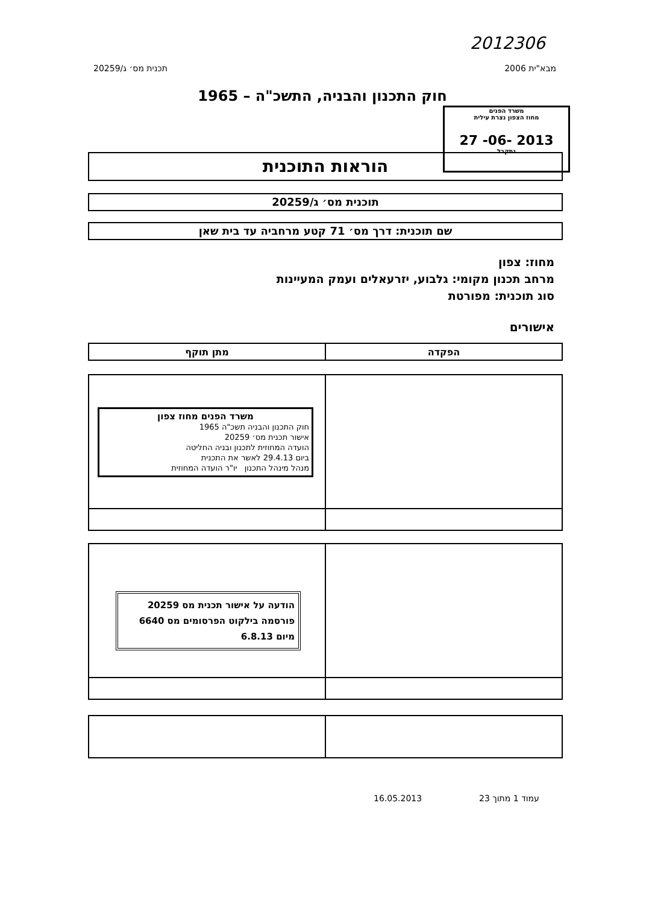2012306
מבא"ית 2006 תכנית מס׳ ג/20259
חוק התכנון והבניה, התשכ"ה – 1965
משרד הפנים
מחוז הצפון נצרת עילית
27 -06- 2013
נתקבל
הוראות התוכנית
תוכנית מס׳ ג/20259
שם תוכנית: דרך מס׳ 71 קטע מרחביה עד בית שאן
מחוז: צפון
מרחב תכנון מקומי: גלבוע, יזרעאלים ועמק המעיינות
סוג תוכנית: מפורטת
אישורים
| הפקדה | מתן תוקף |
| --- | --- |
משרד הפנים מחוז צפון
חוק התכנון והבניה תשכ"ה 1965
אישור תכנית מס׳ 20259
הועדה המחוזית לתכנון ובניה החליטה
ביום 29.4.13 לאשר את התכנית
מנהל מינהל התכנון יו"ר הועדה המחוזית
הודעה על אישור תכנית מס 20259
פורסמה בילקוט הפרסומים מס 6640
מיום 6.8.13
16.05.2013 עמוד 1 מתוך 23